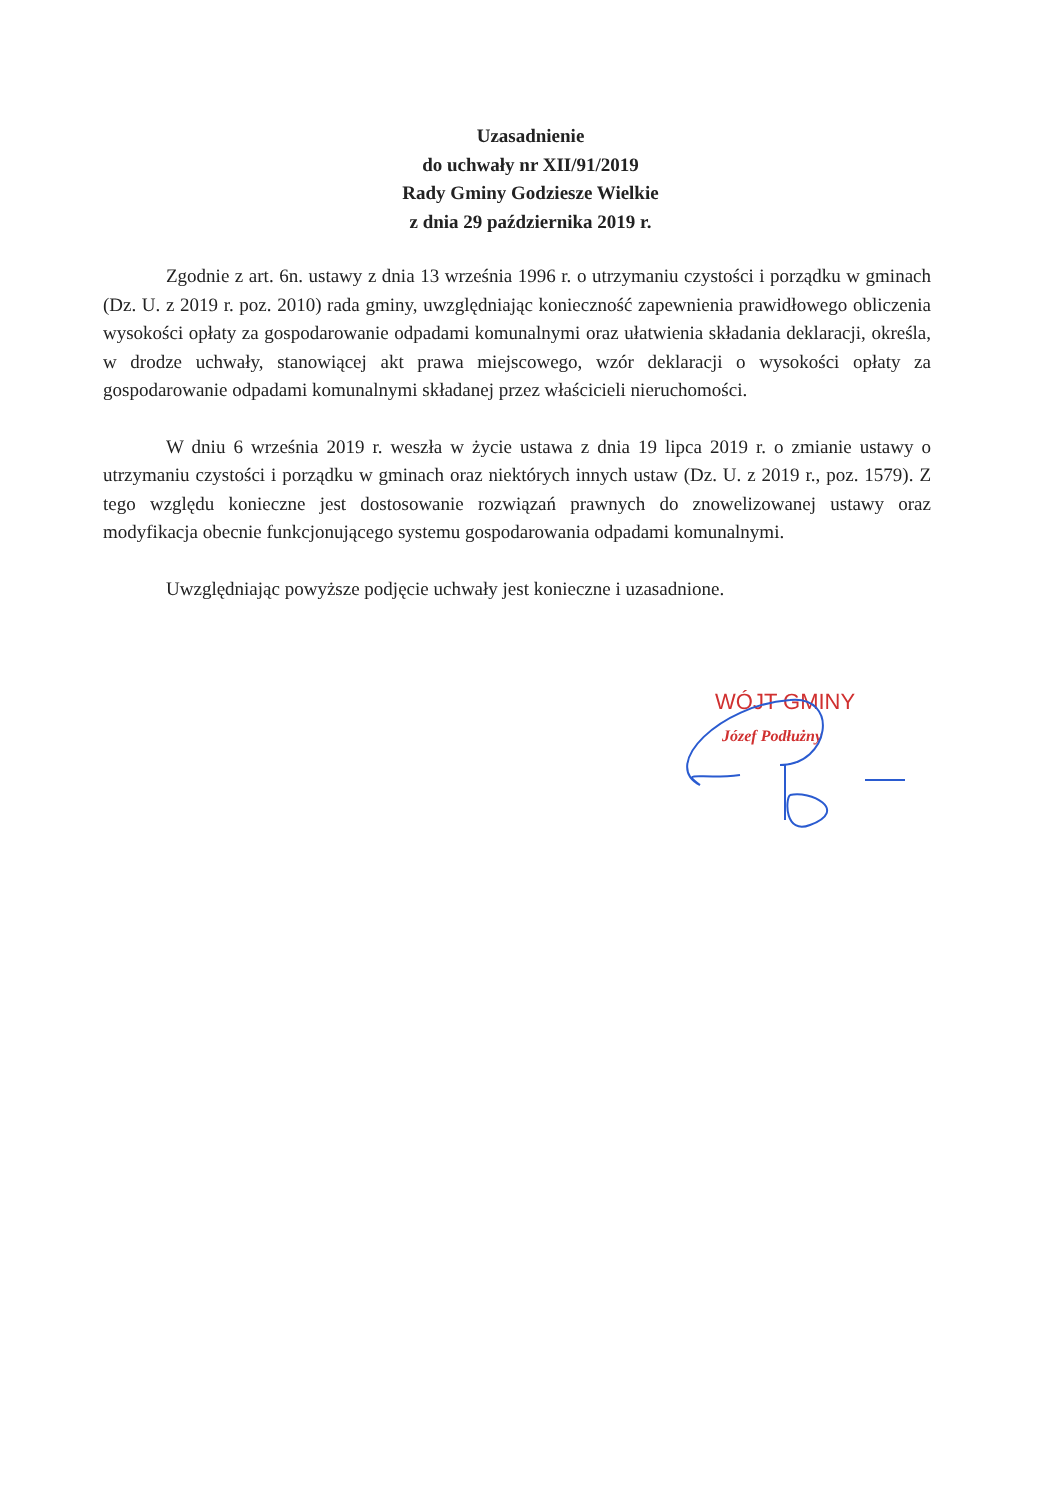Uzasadnienie
do uchwały nr XII/91/2019
Rady Gminy Godziesze Wielkie
z dnia 29 października 2019 r.
Zgodnie z art. 6n. ustawy z dnia 13 września 1996 r. o utrzymaniu czystości i porządku w gminach (Dz. U. z 2019 r. poz. 2010) rada gminy, uwzględniając konieczność zapewnienia prawidłowego obliczenia wysokości opłaty za gospodarowanie odpadami komunalnymi oraz ułatwienia składania deklaracji, określa, w drodze uchwały, stanowiącej akt prawa miejscowego, wzór deklaracji o wysokości opłaty za gospodarowanie odpadami komunalnymi składanej przez właścicieli nieruchomości.
W dniu 6 września 2019 r. weszła w życie ustawa z dnia 19 lipca 2019 r. o zmianie ustawy o utrzymaniu czystości i porządku w gminach oraz niektórych innych ustaw (Dz. U. z 2019 r., poz. 1579). Z tego względu konieczne jest dostosowanie rozwiązań prawnych do znowelizowanej ustawy oraz modyfikacja obecnie funkcjonującego systemu gospodarowania odpadami komunalnymi.
Uwzględniając powyższe podjęcie uchwały jest konieczne i uzasadnione.
WÓJT GMINY
Józef Podłużny